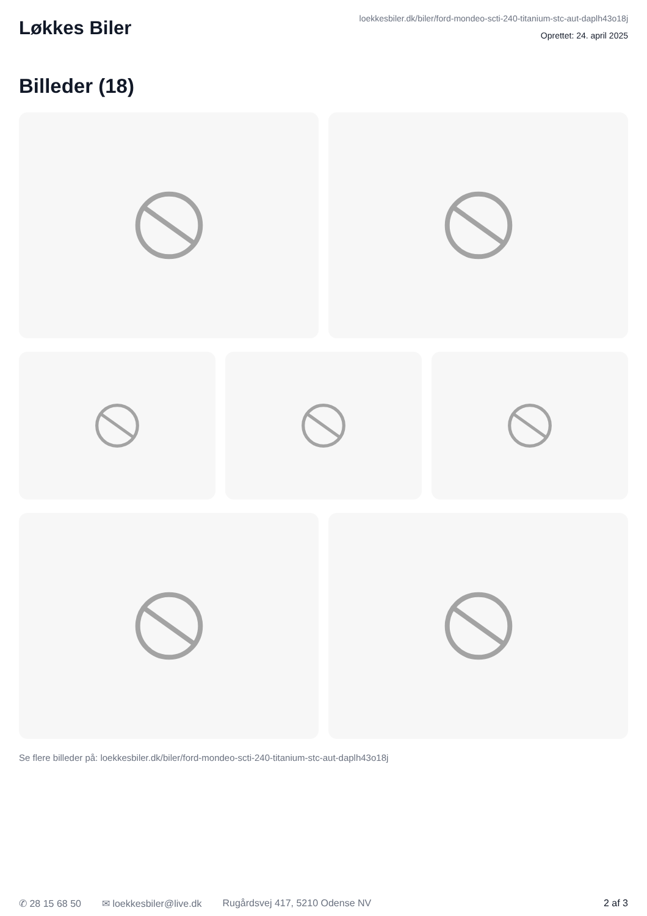Løkkes Biler
loekkesbiler.dk/biler/ford-mondeo-scti-240-titanium-stc-aut-daplh43o18j
Oprettet: 24. april 2025
Billeder (18)
Se flere billeder på: loekkesbiler.dk/biler/ford-mondeo-scti-240-titanium-stc-aut-daplh43o18j
✆ 28 15 68 50 ✉ loekkesbiler@live.dk Rugårdsvej 417, 5210 Odense NV 2 af 3